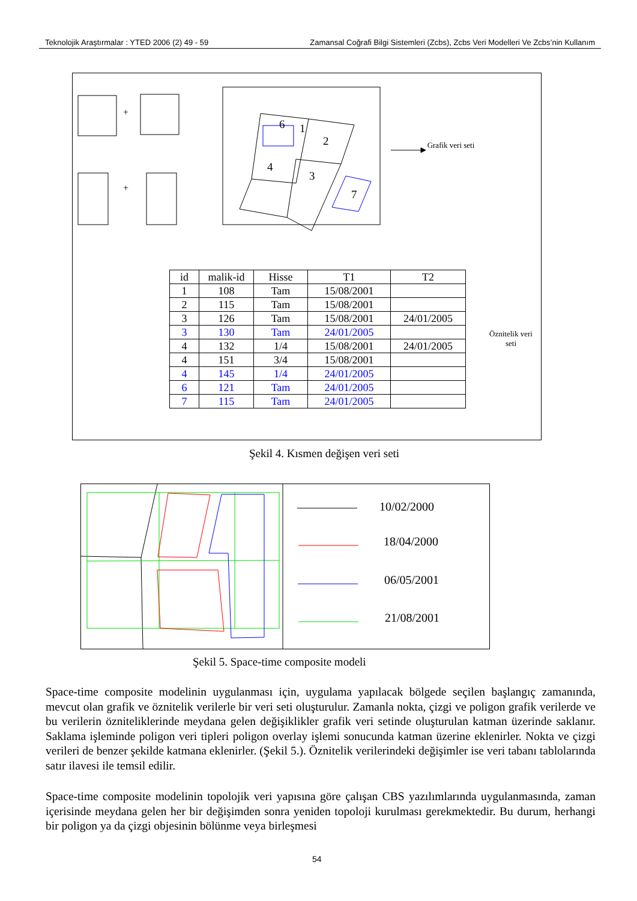Teknolojik Araştırmalar : YTED 2006 (2) 49 - 59 Zamansal Coğrafi Bilgi Sistemleri (Zcbs), Zcbs Veri Modelleri Ve Zcbs’nin Kullanım
6 1
2
4
3
7
+
+
Grafik veri seti
Öznitelik veri seti
| id | malik-id | Hisse | T1 | T2 |
| 1 | 108 | Tam | 15/08/2001 | |
| 2 | 115 | Tam | 15/08/2001 | |
| 3 | 126 | Tam | 15/08/2001 | 24/01/2005 |
| 3 | 130 | Tam | 24/01/2005 | |
| 4 | 132 | 1/4 | 15/08/2001 | 24/01/2005 |
| 4 | 151 | 3/4 | 15/08/2001 | |
| 4 | 145 | 1/4 | 24/01/2005 | |
| 6 | 121 | Tam | 24/01/2005 | |
| 7 | 115 | Tam | 24/01/2005 | |
Şekil 4. Kısmen değişen veri seti
10/02/2000
18/04/2000
06/05/2001
21/08/2001
Şekil 5. Space-time composite modeli
Space-time composite modelinin uygulanması için, uygulama yapılacak bölgede seçilen başlangıç zamanında, mevcut olan grafik ve öznitelik verilerle bir veri seti oluşturulur. Zamanla nokta, çizgi ve poligon grafik verilerde ve bu verilerin özniteliklerinde meydana gelen değişiklikler grafik veri setinde oluşturulan katman üzerinde saklanır. Saklama işleminde poligon veri tipleri poligon overlay işlemi sonucunda katman üzerine eklenirler. Nokta ve çizgi verileri de benzer şekilde katmana eklenirler. (Şekil 5.). Öznitelik verilerindeki değişimler ise veri tabanı tablolarında satır ilavesi ile temsil edilir.
Space-time composite modelinin topolojik veri yapısına göre çalışan CBS yazılımlarında uygulanmasında, zaman içerisinde meydana gelen her bir değişimden sonra yeniden topoloji kurulması gerekmektedir. Bu durum, herhangi bir poligon ya da çizgi objesinin bölünme veya birleşmesi
54